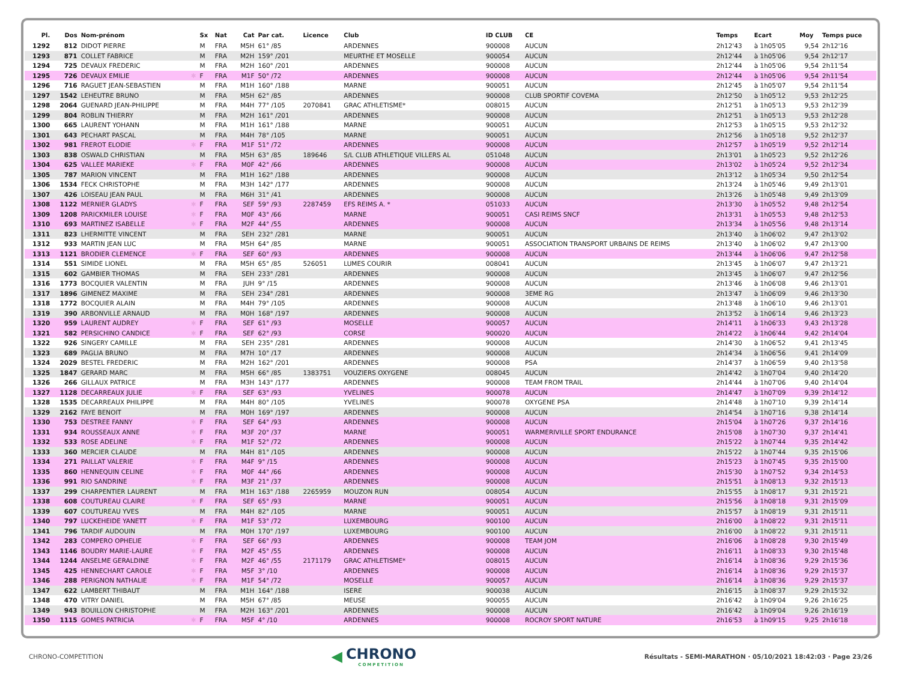| Pl. | Dos | Nom-prénom | | Sx | Nat | Cat | Par cat. | Licence | Club | ID CLUB | CE | Temps | Ecart | Moy | Temps puce |
| --- | --- | --- | --- | --- | --- | --- | --- | --- | --- | --- | --- | --- | --- | --- | --- |
| 1292 | 812 | DIDOT PIERRE | | M | FRA | M5H | 61° /85 | | ARDENNES | 900008 | AUCUN | 2h12'43 | à 1h05'05 | 9,54 | 2h12'16 |
| 1293 | 871 | COLLET FABRICE | | M | FRA | M2H | 159° /201 | | MEURTHE ET MOSELLE | 900054 | AUCUN | 2h12'44 | à 1h05'06 | 9,54 | 2h12'17 |
| 1294 | 725 | DEVAUX FREDERIC | | M | FRA | M2H | 160° /201 | | ARDENNES | 900008 | AUCUN | 2h12'44 | à 1h05'06 | 9,54 | 2h11'54 |
| 1295 | 726 | DEVAUX EMILIE | ✱ | F | FRA | M1F | 50° /72 | | ARDENNES | 900008 | AUCUN | 2h12'44 | à 1h05'06 | 9,54 | 2h11'54 |
| 1296 | 716 | RAGUET JEAN-SEBASTIEN | | M | FRA | M1H | 160° /188 | | MARNE | 900051 | AUCUN | 2h12'45 | à 1h05'07 | 9,54 | 2h11'54 |
| 1297 | 1542 | LEHEUTRE BRUNO | | M | FRA | M5H | 62° /85 | | ARDENNES | 900008 | CLUB SPORTIF COVEMA | 2h12'50 | à 1h05'12 | 9,53 | 2h12'25 |
| 1298 | 2064 | GUENARD JEAN-PHILIPPE | | M | FRA | M4H | 77° /105 | 2070841 | GRAC ATHLETISME* | 008015 | AUCUN | 2h12'51 | à 1h05'13 | 9,53 | 2h12'39 |
| 1299 | 804 | ROBLIN THIERRY | | M | FRA | M2H | 161° /201 | | ARDENNES | 900008 | AUCUN | 2h12'51 | à 1h05'13 | 9,53 | 2h12'28 |
| 1300 | 665 | LAURENT YOHANN | | M | FRA | M1H | 161° /188 | | MARNE | 900051 | AUCUN | 2h12'53 | à 1h05'15 | 9,53 | 2h12'32 |
| 1301 | 643 | PECHART PASCAL | | M | FRA | M4H | 78° /105 | | MARNE | 900051 | AUCUN | 2h12'56 | à 1h05'18 | 9,52 | 2h12'37 |
| 1302 | 981 | FREROT ELODIE | ✱ | F | FRA | M1F | 51° /72 | | ARDENNES | 900008 | AUCUN | 2h12'57 | à 1h05'19 | 9,52 | 2h12'14 |
| 1303 | 838 | OSWALD CHRISTIAN | | M | FRA | M5H | 63° /85 | 189646 | S/L CLUB ATHLETIQUE VILLERS AL | 051048 | AUCUN | 2h13'01 | à 1h05'23 | 9,52 | 2h12'26 |
| 1304 | 625 | VALLEE MARIEKE | ✱ | F | FRA | M0F | 42° /66 | | ARDENNES | 900008 | AUCUN | 2h13'02 | à 1h05'24 | 9,52 | 2h12'34 |
| 1305 | 787 | MARION VINCENT | | M | FRA | M1H | 162° /188 | | ARDENNES | 900008 | AUCUN | 2h13'12 | à 1h05'34 | 9,50 | 2h12'54 |
| 1306 | 1534 | FECK CHRISTOPHE | | M | FRA | M3H | 142° /177 | | ARDENNES | 900008 | AUCUN | 2h13'24 | à 1h05'46 | 9,49 | 2h13'01 |
| 1307 | 426 | LOISEAU JEAN PAUL | | M | FRA | M6H | 31° /41 | | ARDENNES | 900008 | AUCUN | 2h13'26 | à 1h05'48 | 9,49 | 2h13'09 |
| 1308 | 1122 | MERNIER GLADYS | ✱ | F | FRA | SEF | 59° /93 | 2287459 | EFS REIMS A. * | 051033 | AUCUN | 2h13'30 | à 1h05'52 | 9,48 | 2h12'54 |
| 1309 | 1208 | PARICKMILER LOUISE | ✱ | F | FRA | M0F | 43° /66 | | MARNE | 900051 | CASI REIMS SNCF | 2h13'31 | à 1h05'53 | 9,48 | 2h12'53 |
| 1310 | 693 | MARTINEZ ISABELLE | ✱ | F | FRA | M2F | 44° /55 | | ARDENNES | 900008 | AUCUN | 2h13'34 | à 1h05'56 | 9,48 | 2h13'14 |
| 1311 | 823 | LHERMITTE VINCENT | | M | FRA | SEH | 232° /281 | | MARNE | 900051 | AUCUN | 2h13'40 | à 1h06'02 | 9,47 | 2h13'02 |
| 1312 | 933 | MARTIN JEAN LUC | | M | FRA | M5H | 64° /85 | | MARNE | 900051 | ASSOCIATION TRANSPORT URBAINS DE REIMS | 2h13'40 | à 1h06'02 | 9,47 | 2h13'00 |
| 1313 | 1121 | BRODIER CLEMENCE | ✱ | F | FRA | SEF | 60° /93 | | ARDENNES | 900008 | AUCUN | 2h13'44 | à 1h06'06 | 9,47 | 2h12'58 |
| 1314 | 551 | SIMIDE LIONEL | | M | FRA | M5H | 65° /85 | 526051 | LUMES COURIR | 008041 | AUCUN | 2h13'45 | à 1h06'07 | 9,47 | 2h13'21 |
| 1315 | 602 | GAMBIER THOMAS | | M | FRA | SEH | 233° /281 | | ARDENNES | 900008 | AUCUN | 2h13'45 | à 1h06'07 | 9,47 | 2h12'56 |
| 1316 | 1773 | BOCQUIER VALENTIN | | M | FRA | JUH | 9° /15 | | ARDENNES | 900008 | AUCUN | 2h13'46 | à 1h06'08 | 9,46 | 2h13'01 |
| 1317 | 1896 | GIMENEZ MAXIME | | M | FRA | SEH | 234° /281 | | ARDENNES | 900008 | 3EME RG | 2h13'47 | à 1h06'09 | 9,46 | 2h13'30 |
| 1318 | 1772 | BOCQUIER ALAIN | | M | FRA | M4H | 79° /105 | | ARDENNES | 900008 | AUCUN | 2h13'48 | à 1h06'10 | 9,46 | 2h13'01 |
| 1319 | 390 | ARBONVILLE ARNAUD | | M | FRA | M0H | 168° /197 | | ARDENNES | 900008 | AUCUN | 2h13'52 | à 1h06'14 | 9,46 | 2h13'23 |
| 1320 | 959 | LAURENT AUDREY | ✱ | F | FRA | SEF | 61° /93 | | MOSELLE | 900057 | AUCUN | 2h14'11 | à 1h06'33 | 9,43 | 2h13'28 |
| 1321 | 582 | PERSICHINO CANDICE | ✱ | F | FRA | SEF | 62° /93 | | CORSE | 900020 | AUCUN | 2h14'22 | à 1h06'44 | 9,42 | 2h14'04 |
| 1322 | 926 | SINGERY CAMILLE | | M | FRA | SEH | 235° /281 | | ARDENNES | 900008 | AUCUN | 2h14'30 | à 1h06'52 | 9,41 | 2h13'45 |
| 1323 | 689 | PAGLIA BRUNO | | M | FRA | M7H | 10° /17 | | ARDENNES | 900008 | AUCUN | 2h14'34 | à 1h06'56 | 9,41 | 2h14'09 |
| 1324 | 2029 | BESTEL FREDERIC | | M | FRA | M2H | 162° /201 | | ARDENNES | 900008 | PSA | 2h14'37 | à 1h06'59 | 9,40 | 2h13'58 |
| 1325 | 1847 | GERARD MARC | | M | FRA | M5H | 66° /85 | 1383751 | VOUZIERS OXYGENE | 008045 | AUCUN | 2h14'42 | à 1h07'04 | 9,40 | 2h14'20 |
| 1326 | 266 | GILLAUX PATRICE | | M | FRA | M3H | 143° /177 | | ARDENNES | 900008 | TEAM FROM TRAIL | 2h14'44 | à 1h07'06 | 9,40 | 2h14'04 |
| 1327 | 1128 | DECARREAUX JULIE | ✱ | F | FRA | SEF | 63° /93 | | YVELINES | 900078 | AUCUN | 2h14'47 | à 1h07'09 | 9,39 | 2h14'12 |
| 1328 | 1535 | DECARREAUX PHILIPPE | | M | FRA | M4H | 80° /105 | | YVELINES | 900078 | OXYGENE PSA | 2h14'48 | à 1h07'10 | 9,39 | 2h14'14 |
| 1329 | 2162 | FAYE BENOIT | | M | FRA | M0H | 169° /197 | | ARDENNES | 900008 | AUCUN | 2h14'54 | à 1h07'16 | 9,38 | 2h14'14 |
| 1330 | 753 | DESTREE FANNY | ✱ | F | FRA | SEF | 64° /93 | | ARDENNES | 900008 | AUCUN | 2h15'04 | à 1h07'26 | 9,37 | 2h14'16 |
| 1331 | 934 | ROUSSEAUX ANNE | ✱ | F | FRA | M3F | 20° /37 | | MARNE | 900051 | WARMERIVILLE SPORT ENDURANCE | 2h15'08 | à 1h07'30 | 9,37 | 2h14'41 |
| 1332 | 533 | ROSE ADELINE | ✱ | F | FRA | M1F | 52° /72 | | ARDENNES | 900008 | AUCUN | 2h15'22 | à 1h07'44 | 9,35 | 2h14'42 |
| 1333 | 360 | MERCIER CLAUDE | | M | FRA | M4H | 81° /105 | | ARDENNES | 900008 | AUCUN | 2h15'22 | à 1h07'44 | 9,35 | 2h15'06 |
| 1334 | 271 | PAILLAT VALERIE | ✱ | F | FRA | M4F | 9° /15 | | ARDENNES | 900008 | AUCUN | 2h15'23 | à 1h07'45 | 9,35 | 2h15'00 |
| 1335 | 860 | HENNEQUIN CELINE | ✱ | F | FRA | M0F | 44° /66 | | ARDENNES | 900008 | AUCUN | 2h15'30 | à 1h07'52 | 9,34 | 2h14'53 |
| 1336 | 991 | RIO SANDRINE | ✱ | F | FRA | M3F | 21° /37 | | ARDENNES | 900008 | AUCUN | 2h15'51 | à 1h08'13 | 9,32 | 2h15'13 |
| 1337 | 299 | CHARPENTIER LAURENT | | M | FRA | M1H | 163° /188 | 2265959 | MOUZON RUN | 008054 | AUCUN | 2h15'55 | à 1h08'17 | 9,31 | 2h15'21 |
| 1338 | 608 | COUTUREAU CLAIRE | ✱ | F | FRA | SEF | 65° /93 | | MARNE | 900051 | AUCUN | 2h15'56 | à 1h08'18 | 9,31 | 2h15'09 |
| 1339 | 607 | COUTUREAU YVES | | M | FRA | M4H | 82° /105 | | MARNE | 900051 | AUCUN | 2h15'57 | à 1h08'19 | 9,31 | 2h15'11 |
| 1340 | 797 | LUCKEHEIDE YANETT | ✱ | F | FRA | M1F | 53° /72 | | LUXEMBOURG | 900100 | AUCUN | 2h16'00 | à 1h08'22 | 9,31 | 2h15'11 |
| 1341 | 796 | TARDIF AUDOUIN | | M | FRA | M0H | 170° /197 | | LUXEMBOURG | 900100 | AUCUN | 2h16'00 | à 1h08'22 | 9,31 | 2h15'11 |
| 1342 | 283 | COMPERO OPHELIE | ✱ | F | FRA | SEF | 66° /93 | | ARDENNES | 900008 | TEAM JOM | 2h16'06 | à 1h08'28 | 9,30 | 2h15'49 |
| 1343 | 1146 | BOUDRY MARIE-LAURE | ✱ | F | FRA | M2F | 45° /55 | | ARDENNES | 900008 | AUCUN | 2h16'11 | à 1h08'33 | 9,30 | 2h15'48 |
| 1344 | 1244 | ANSELME GERALDINE | ✱ | F | FRA | M2F | 46° /55 | 2171179 | GRAC ATHLETISME* | 008015 | AUCUN | 2h16'14 | à 1h08'36 | 9,29 | 2h15'36 |
| 1345 | 425 | HENNECHART CAROLE | ✱ | F | FRA | M5F | 3° /10 | | ARDENNES | 900008 | AUCUN | 2h16'14 | à 1h08'36 | 9,29 | 2h15'37 |
| 1346 | 288 | PERIGNON NATHALIE | ✱ | F | FRA | M1F | 54° /72 | | MOSELLE | 900057 | AUCUN | 2h16'14 | à 1h08'36 | 9,29 | 2h15'37 |
| 1347 | 622 | LAMBERT THIBAUT | | M | FRA | M1H | 164° /188 | | ISERE | 900038 | AUCUN | 2h16'15 | à 1h08'37 | 9,29 | 2h15'32 |
| 1348 | 470 | VITRY DANIEL | | M | FRA | M5H | 67° /85 | | MEUSE | 900055 | AUCUN | 2h16'42 | à 1h09'04 | 9,26 | 2h16'25 |
| 1349 | 943 | BOUILLON CHRISTOPHE | | M | FRA | M2H | 163° /201 | | ARDENNES | 900008 | AUCUN | 2h16'42 | à 1h09'04 | 9,26 | 2h16'19 |
| 1350 | 1115 | GOMES PATRICIA | ✱ | F | FRA | M5F | 4° /10 | | ARDENNES | 900008 | ROCROY SPORT NATURE | 2h16'53 | à 1h09'15 | 9,25 | 2h16'18 |
CHRONO-COMPETITION
◀ CHRONO
COMPETITION
Résultats - SEMI-MARATHON · 05/10/2021 18:42:03 · Page 23/26